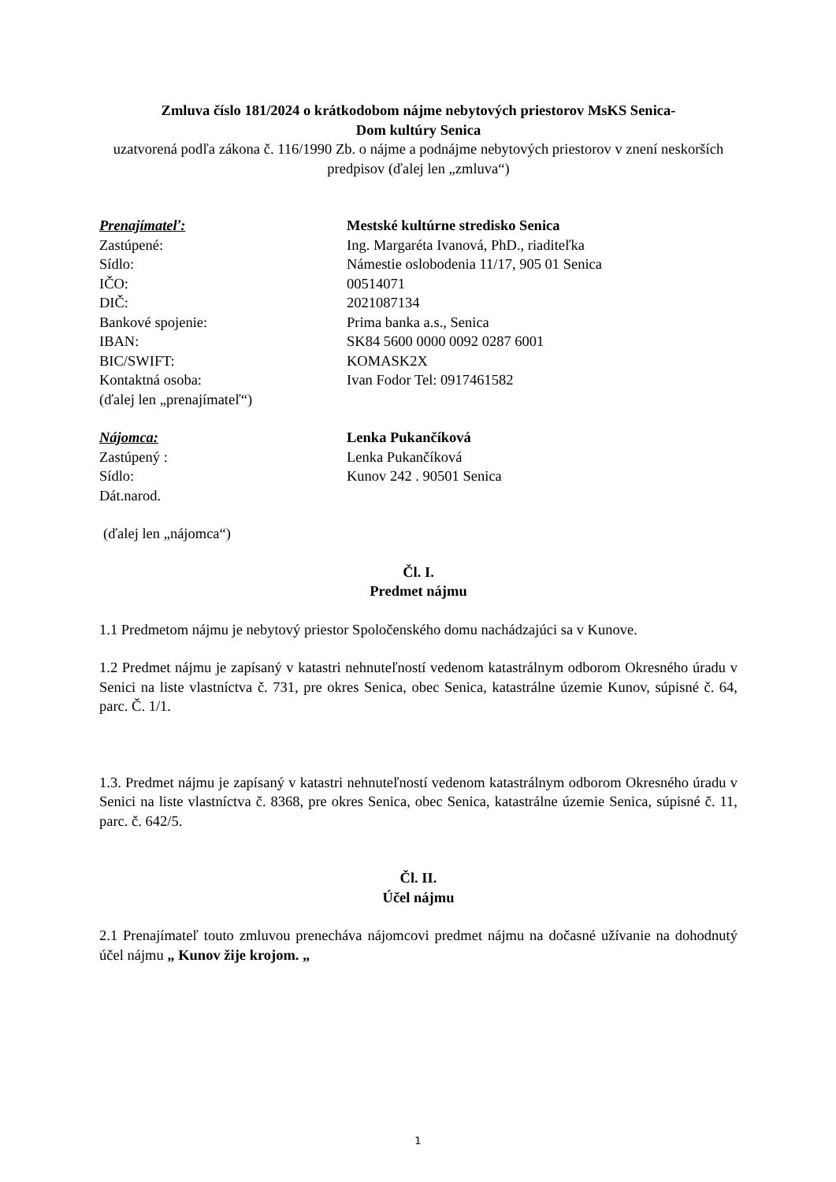Zmluva číslo 181/2024 o krátkodobom nájme nebytových priestorov MsKS Senica-
Dom kultúry Senica
uzatvorená podľa zákona č. 116/1990 Zb. o nájme a podnájme nebytových priestorov v znení neskorších predpisov (ďalej len „zmluva“)
Prenajímateľ:
Mestské kultúrne stredisko Senica
Zastúpené:
Ing. Margaréta Ivanová, PhD., riaditeľka
Sídlo:
Námestie oslobodenia 11/17, 905 01 Senica
IČO:
00514071
DIČ:
2021087134
Bankové spojenie:
Prima banka a.s., Senica
IBAN:
SK84 5600 0000 0092 0287 6001
BIC/SWIFT:
KOMASK2X
Kontaktná osoba:
Ivan Fodor Tel: 0917461582
(ďalej len „prenajímateľ“)
Nájomca:
Lenka Pukančíková
Zastúpený :
Lenka Pukančíková
Sídlo:
Kunov 242 . 90501 Senica
Dát.narod.
(ďalej len „nájomca“)
Čl. I.
Predmet nájmu
1.1 Predmetom nájmu je nebytový priestor Spoločenského domu nachádzajúci sa v Kunove.
1.2 Predmet nájmu je zapísaný v katastri nehnuteľností vedenom katastrálnym odborom Okresného úradu v Senici na liste vlastníctva č. 731, pre okres Senica, obec Senica, katastrálne územie Kunov, súpisné č. 64, parc. Č. 1/1.
1.3. Predmet nájmu je zapísaný v katastri nehnuteľností vedenom katastrálnym odborom Okresného úradu v Senici na liste vlastníctva č. 8368, pre okres Senica, obec Senica, katastrálne územie Senica, súpisné č. 11, parc. č. 642/5.
Čl. II.
Účel nájmu
2.1 Prenajímateľ touto zmluvou prenecháva nájomcovi predmet nájmu na dočasné užívanie na dohodnutý účel nájmu „ Kunov žije krojom. „
1